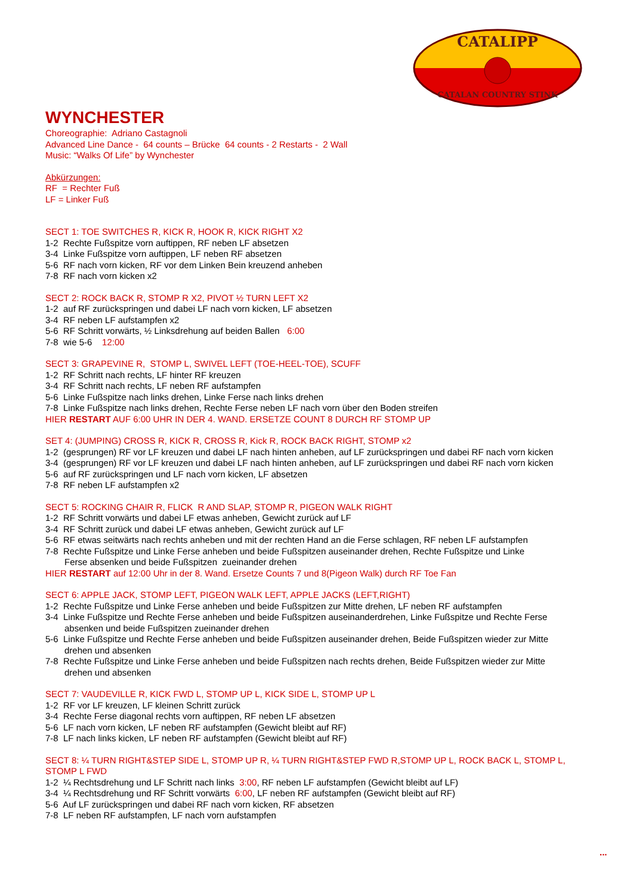CATALIPP
CATALAN COUNTRY STINK
WYNCHESTER
Choreographie: Adriano Castagnoli
Advanced Line Dance - 64 counts – Brücke 64 counts - 2 Restarts - 2 Wall
Music: “Walks Of Life” by Wynchester
Abkürzungen:
RF = Rechter Fuß
LF = Linker Fuß
SECT 1: TOE SWITCHES R, KICK R, HOOK R, KICK RIGHT X2
1-2 Rechte Fußspitze vorn auftippen, RF neben LF absetzen
3-4 Linke Fußspitze vorn auftippen, LF neben RF absetzen
5-6 RF nach vorn kicken, RF vor dem Linken Bein kreuzend anheben
7-8 RF nach vorn kicken x2
SECT 2: ROCK BACK R, STOMP R X2, PIVOT ½ TURN LEFT X2
1-2 auf RF zurückspringen und dabei LF nach vorn kicken, LF absetzen
3-4 RF neben LF aufstampfen x2
5-6 RF Schritt vorwärts, ½ Linksdrehung auf beiden Ballen 6:00
7-8 wie 5-6 12:00
SECT 3: GRAPEVINE R, STOMP L, SWIVEL LEFT (TOE-HEEL-TOE), SCUFF
1-2 RF Schritt nach rechts, LF hinter RF kreuzen
3-4 RF Schritt nach rechts, LF neben RF aufstampfen
5-6 Linke Fußspitze nach links drehen, Linke Ferse nach links drehen
7-8 Linke Fußspitze nach links drehen, Rechte Ferse neben LF nach vorn über den Boden streifen
HIER RESTART AUF 6:00 UHR IN DER 4. WAND. ERSETZE COUNT 8 DURCH RF STOMP UP
SET 4: (JUMPING) CROSS R, KICK R, CROSS R, Kick R, ROCK BACK RIGHT, STOMP x2
1-2 (gesprungen) RF vor LF kreuzen und dabei LF nach hinten anheben, auf LF zurückspringen und dabei RF nach vorn kicken
3-4 (gesprungen) RF vor LF kreuzen und dabei LF nach hinten anheben, auf LF zurückspringen und dabei RF nach vorn kicken
5-6 auf RF zurückspringen und LF nach vorn kicken, LF absetzen
7-8 RF neben LF aufstampfen x2
SECT 5: ROCKING CHAIR R, FLICK R AND SLAP, STOMP R, PIGEON WALK RIGHT
1-2 RF Schritt vorwärts und dabei LF etwas anheben, Gewicht zurück auf LF
3-4 RF Schritt zurück und dabei LF etwas anheben, Gewicht zurück auf LF
5-6 RF etwas seitwärts nach rechts anheben und mit der rechten Hand an die Ferse schlagen, RF neben LF aufstampfen
7-8 Rechte Fußspitze und Linke Ferse anheben und beide Fußspitzen auseinander drehen, Rechte Fußspitze und Linke
Ferse absenken und beide Fußspitzen zueinander drehen
HIER RESTART auf 12:00 Uhr in der 8. Wand. Ersetze Counts 7 und 8(Pigeon Walk) durch RF Toe Fan
SECT 6: APPLE JACK, STOMP LEFT, PIGEON WALK LEFT, APPLE JACKS (LEFT,RIGHT)
1-2 Rechte Fußspitze und Linke Ferse anheben und beide Fußspitzen zur Mitte drehen, LF neben RF aufstampfen
3-4 Linke Fußspitze und Rechte Ferse anheben und beide Fußspitzen auseinanderdrehen, Linke Fußspitze und Rechte Ferse
absenken und beide Fußspitzen zueinander drehen
5-6 Linke Fußspitze und Rechte Ferse anheben und beide Fußspitzen auseinander drehen, Beide Fußspitzen wieder zur Mitte
drehen und absenken
7-8 Rechte Fußspitze und Linke Ferse anheben und beide Fußspitzen nach rechts drehen, Beide Fußspitzen wieder zur Mitte
drehen und absenken
SECT 7: VAUDEVILLE R, KICK FWD L, STOMP UP L, KICK SIDE L, STOMP UP L
1-2 RF vor LF kreuzen, LF kleinen Schritt zurück
3-4 Rechte Ferse diagonal rechts vorn auftippen, RF neben LF absetzen
5-6 LF nach vorn kicken, LF neben RF aufstampfen (Gewicht bleibt auf RF)
7-8 LF nach links kicken, LF neben RF aufstampfen (Gewicht bleibt auf RF)
SECT 8: ¼ TURN RIGHT&STEP SIDE L, STOMP UP R, ¼ TURN RIGHT&STEP FWD R,STOMP UP L, ROCK BACK L, STOMP L, STOMP L FWD
1-2 ¼ Rechtsdrehung und LF Schritt nach links 3:00, RF neben LF aufstampfen (Gewicht bleibt auf LF)
3-4 ¼ Rechtsdrehung und RF Schritt vorwärts 6:00, LF neben RF aufstampfen (Gewicht bleibt auf RF)
5-6 Auf LF zurückspringen und dabei RF nach vorn kicken, RF absetzen
7-8 LF neben RF aufstampfen, LF nach vorn aufstampfen
...